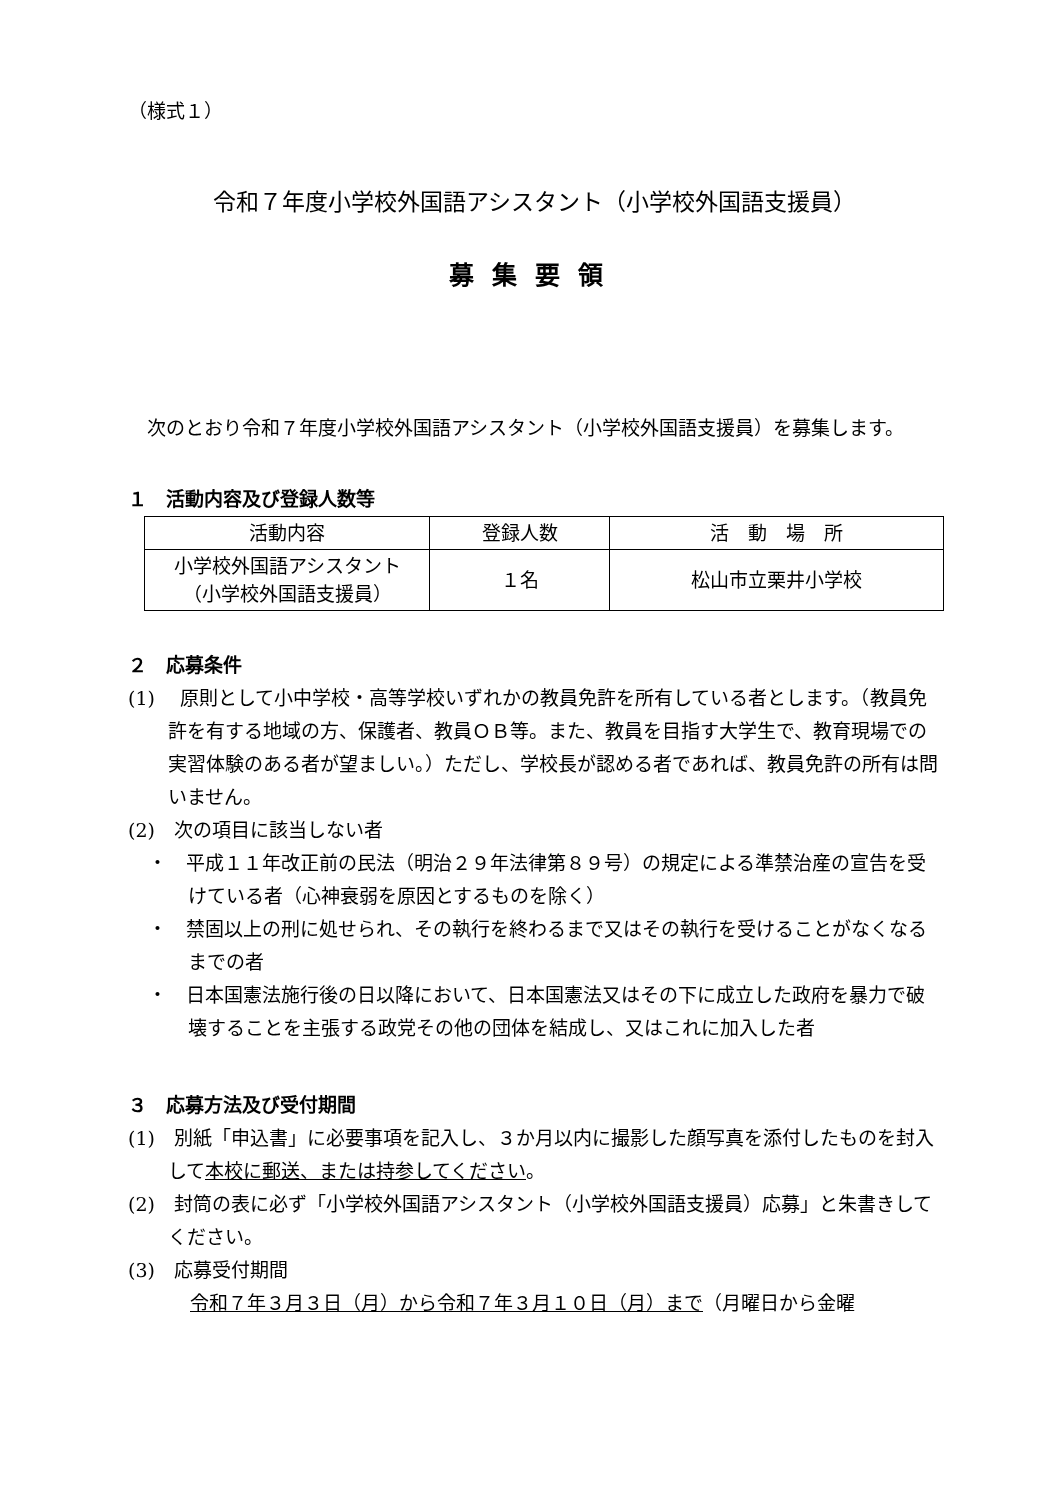（様式１）
令和７年度小学校外国語アシスタント（小学校外国語支援員）
募集要領
次のとおり令和７年度小学校外国語アシスタント（小学校外国語支援員）を募集します。
１　活動内容及び登録人数等
| 活動内容 | 登録人数 | 活 動 場 所 |
| --- | --- | --- |
| 小学校外国語アシスタント （小学校外国語支援員） | １名 | 松山市立栗井小学校 |
２　応募条件
(1)　 原則として小中学校・高等学校いずれかの教員免許を所有している者とします。（教員免許を有する地域の方、保護者、教員ＯＢ等。また、教員を目指す大学生で、教育現場での実習体験のある者が望ましい。）ただし、学校長が認める者であれば、教員免許の所有は問いません。
(2)　次の項目に該当しない者
・　平成１１年改正前の民法（明治２９年法律第８９号）の規定による準禁治産の宣告を受けている者（心神衰弱を原因とするものを除く）
・　禁固以上の刑に処せられ、その執行を終わるまで又はその執行を受けることがなくなるまでの者
・　日本国憲法施行後の日以降において、日本国憲法又はその下に成立した政府を暴力で破壊することを主張する政党その他の団体を結成し、又はこれに加入した者
３　応募方法及び受付期間
(1)　別紙「申込書」に必要事項を記入し、３か月以内に撮影した顔写真を添付したものを封入して本校に郵送、または持参してください。
(2)　封筒の表に必ず「小学校外国語アシスタント（小学校外国語支援員）応募」と朱書きしてください。
(3)　応募受付期間
令和７年３月３日（月）から令和７年３月１０日（月）まで（月曜日から金曜